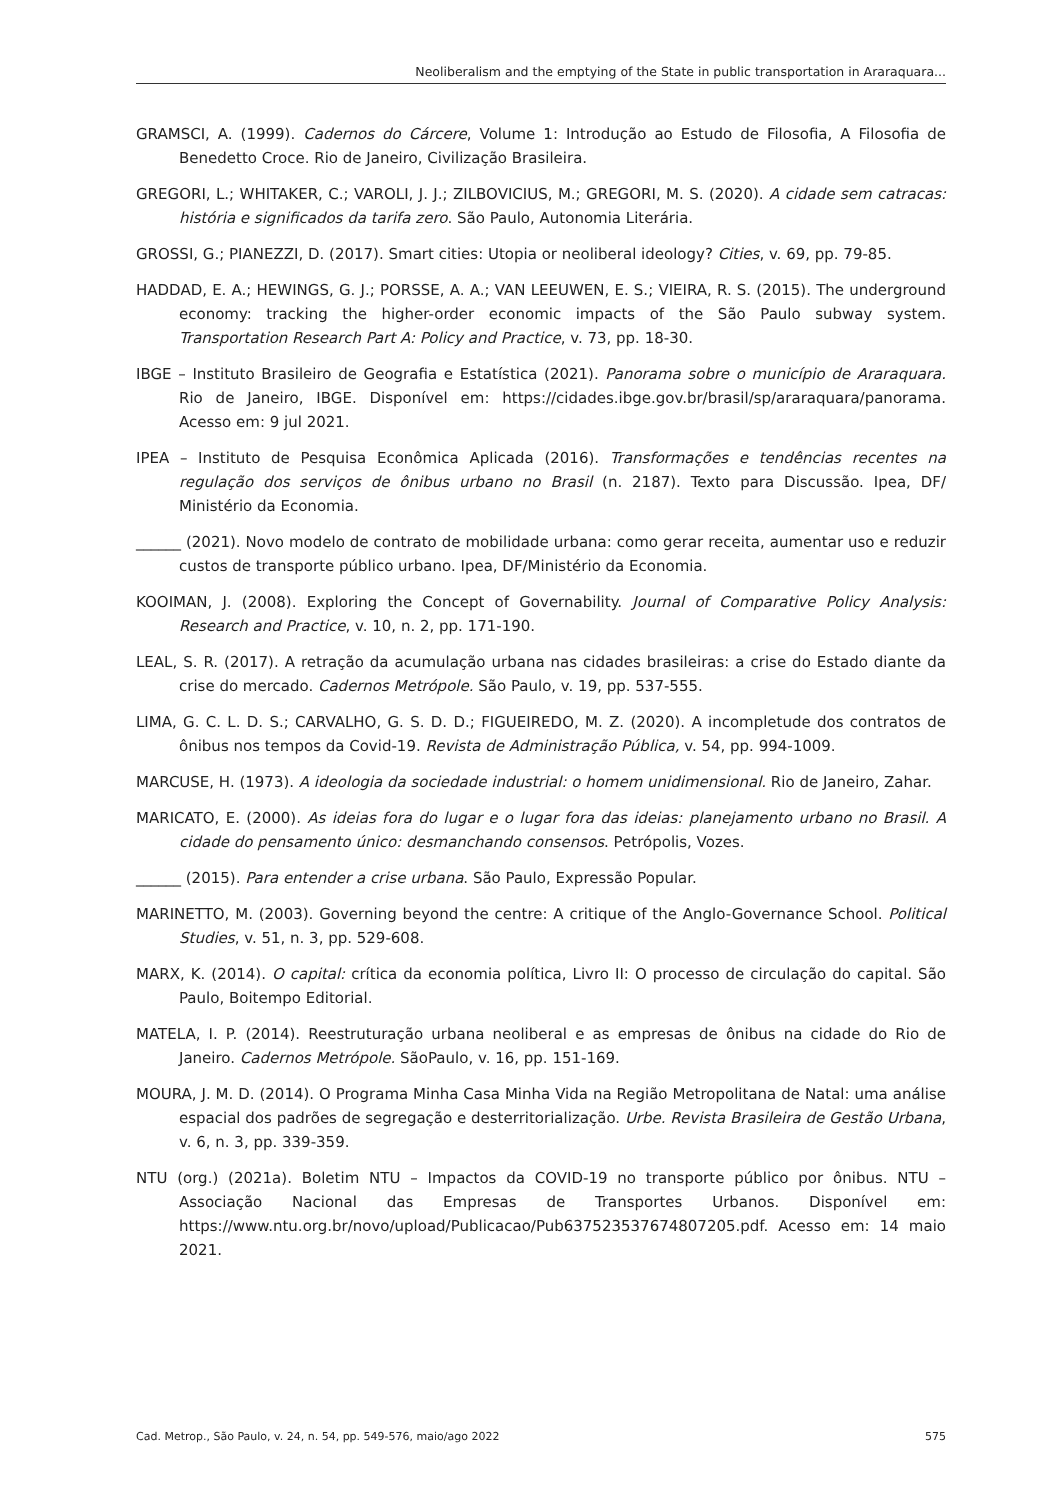Neoliberalism and the emptying of the State in public transportation in Araraquara...
GRAMSCI, A. (1999). Cadernos do Cárcere, Volume 1: Introdução ao Estudo de Filosofia, A Filosofia de Benedetto Croce. Rio de Janeiro, Civilização Brasileira.
GREGORI, L.; WHITAKER, C.; VAROLI, J. J.; ZILBOVICIUS, M.; GREGORI, M. S. (2020). A cidade sem catracas: história e significados da tarifa zero. São Paulo, Autonomia Literária.
GROSSI, G.; PIANEZZI, D. (2017). Smart cities: Utopia or neoliberal ideology? Cities, v. 69, pp. 79-85.
HADDAD, E. A.; HEWINGS, G. J.; PORSSE, A. A.; VAN LEEUWEN, E. S.; VIEIRA, R. S. (2015). The underground economy: tracking the higher-order economic impacts of the São Paulo subway system. Transportation Research Part A: Policy and Practice, v. 73, pp. 18-30.
IBGE – Instituto Brasileiro de Geografia e Estatística (2021). Panorama sobre o município de Araraquara. Rio de Janeiro, IBGE. Disponível em: https://cidades.ibge.gov.br/brasil/sp/araraquara/panorama. Acesso em: 9 jul 2021.
IPEA – Instituto de Pesquisa Econômica Aplicada (2016). Transformações e tendências recentes na regulação dos serviços de ônibus urbano no Brasil (n. 2187). Texto para Discussão. Ipea, DF/ Ministério da Economia.
______ (2021). Novo modelo de contrato de mobilidade urbana: como gerar receita, aumentar uso e reduzir custos de transporte público urbano. Ipea, DF/Ministério da Economia.
KOOIMAN, J. (2008). Exploring the Concept of Governability. Journal of Comparative Policy Analysis: Research and Practice, v. 10, n. 2, pp. 171-190.
LEAL, S. R. (2017). A retração da acumulação urbana nas cidades brasileiras: a crise do Estado diante da crise do mercado. Cadernos Metrópole. São Paulo, v. 19, pp. 537-555.
LIMA, G. C. L. D. S.; CARVALHO, G. S. D. D.; FIGUEIREDO, M. Z. (2020). A incompletude dos contratos de ônibus nos tempos da Covid-19. Revista de Administração Pública, v. 54, pp. 994-1009.
MARCUSE, H. (1973). A ideologia da sociedade industrial: o homem unidimensional. Rio de Janeiro, Zahar.
MARICATO, E. (2000). As ideias fora do lugar e o lugar fora das ideias: planejamento urbano no Brasil. A cidade do pensamento único: desmanchando consensos. Petrópolis, Vozes.
______ (2015). Para entender a crise urbana. São Paulo, Expressão Popular.
MARINETTO, M. (2003). Governing beyond the centre: A critique of the Anglo-Governance School. Political Studies, v. 51, n. 3, pp. 529-608.
MARX, K. (2014). O capital: crítica da economia política, Livro II: O processo de circulação do capital. São Paulo, Boitempo Editorial.
MATELA, I. P. (2014). Reestruturação urbana neoliberal e as empresas de ônibus na cidade do Rio de Janeiro. Cadernos Metrópole. SãoPaulo, v. 16, pp. 151-169.
MOURA, J. M. D. (2014). O Programa Minha Casa Minha Vida na Região Metropolitana de Natal: uma análise espacial dos padrões de segregação e desterritorialização. Urbe. Revista Brasileira de Gestão Urbana, v. 6, n. 3, pp. 339-359.
NTU (org.) (2021a). Boletim NTU – Impactos da COVID-19 no transporte público por ônibus. NTU – Associação Nacional das Empresas de Transportes Urbanos. Disponível em: https://www.ntu.org.br/novo/upload/Publicacao/Pub637523537674807205.pdf. Acesso em: 14 maio 2021.
Cad. Metrop., São Paulo, v. 24, n. 54, pp. 549-576, maio/ago 2022 575